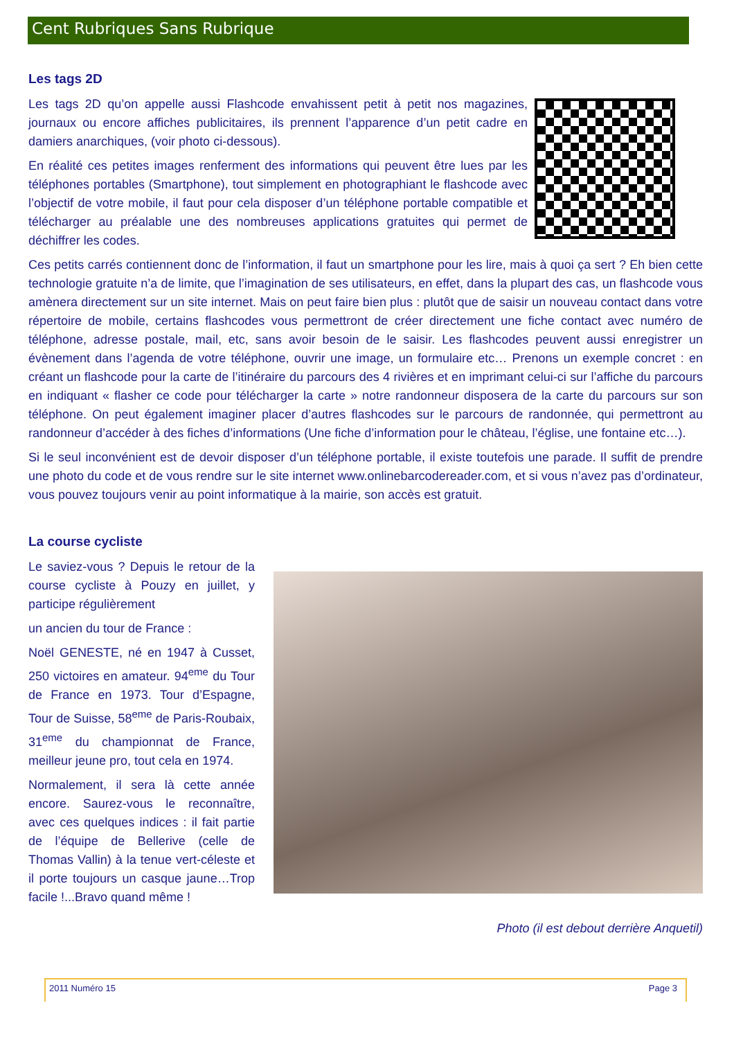Cent Rubriques Sans Rubrique
Les tags 2D
Les tags 2D qu’on appelle aussi Flashcode envahissent petit à petit nos magazines, journaux ou encore affiches publicitaires, ils prennent l’apparence d’un petit cadre en damiers anarchiques, (voir photo ci-dessous).
En réalité ces petites images renferment des informations qui peuvent être lues par les téléphones portables (Smartphone), tout simplement en photographiant le flashcode avec l’objectif de votre mobile, il faut pour cela disposer d’un téléphone portable compatible et télécharger au préalable une des nombreuses applications gratuites qui permet de déchiffrer les codes.
Ces petits carrés contiennent donc de l’information, il faut un smartphone pour les lire, mais à quoi ça sert ? Eh bien cette technologie gratuite n’a de limite, que l’imagination de ses utilisateurs, en effet, dans la plupart des cas, un flashcode vous amènera directement sur un site internet. Mais on peut faire bien plus : plutôt que de saisir un nouveau contact dans votre répertoire de mobile, certains flashcodes vous permettront de créer directement une fiche contact avec numéro de téléphone, adresse postale, mail, etc, sans avoir besoin de le saisir. Les flashcodes peuvent aussi enregistrer un évènement dans l’agenda de votre téléphone, ouvrir une image, un formulaire etc… Prenons un exemple concret : en créant un flashcode pour la carte de l’itinéraire du parcours des 4 rivières et en imprimant celui-ci sur l’affiche du parcours en indiquant « flasher ce code pour télécharger la carte » notre randonneur disposera de la carte du parcours sur son téléphone. On peut également imaginer placer d’autres flashcodes sur le parcours de randonnée, qui permettront au randonneur d’accéder à des fiches d’informations (Une fiche d’information pour le château, l’église, une fontaine etc…).
Si le seul inconvénient est de devoir disposer d’un téléphone portable, il existe toutefois une parade. Il suffit de prendre une photo du code et de vous rendre sur le site internet www.onlinebarcodereader.com, et si vous n’avez pas d’ordinateur, vous pouvez toujours venir au point informatique à la mairie, son accès est gratuit.
La course cycliste
Le saviez-vous ? Depuis le retour de la course cycliste à Pouzy en juillet, y participe régulièrement
un ancien du tour de France :
Noël GENESTE, né en 1947 à Cusset, 250 victoires en amateur. 94<sup>eme</sup> du Tour de France en 1973. Tour d’Espagne, Tour de Suisse, 58<sup>eme</sup> de Paris-Roubaix, 31<sup>eme</sup> du championnat de France, meilleur jeune pro, tout cela en 1974.
Normalement, il sera là cette année encore. Saurez-vous le reconnaître, avec ces quelques indices : il fait partie de l’équipe de Bellerive (celle de Thomas Vallin) à la tenue vert-céleste et il porte toujours un casque jaune…Trop facile !...Bravo quand même !
Photo (il est debout derrière Anquetil)
2011 Numéro 15 Page 3